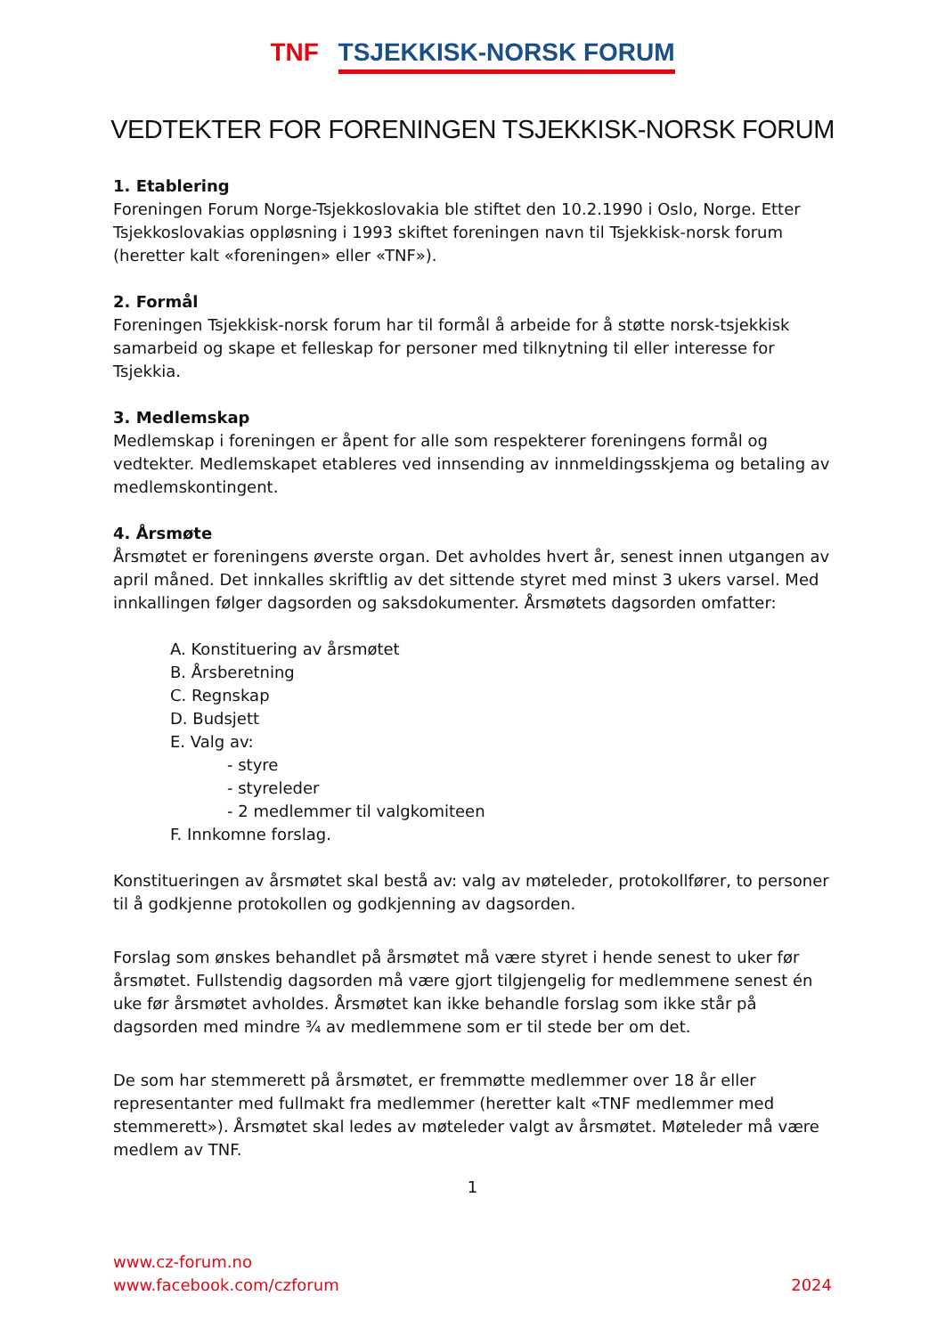TNF TSJEKKISK-NORSK FORUM
VEDTEKTER FOR FORENINGEN TSJEKKISK-NORSK FORUM
1. Etablering
Foreningen Forum Norge-Tsjekkoslovakia ble stiftet den 10.2.1990 i Oslo, Norge. Etter Tsjekkoslovakias oppløsning i 1993 skiftet foreningen navn til Tsjekkisk-norsk forum (heretter kalt «foreningen» eller «TNF»).
2. Formål
Foreningen Tsjekkisk-norsk forum har til formål å arbeide for å støtte norsk-tsjekkisk samarbeid og skape et felleskap for personer med tilknytning til eller interesse for Tsjekkia.
3. Medlemskap
Medlemskap i foreningen er åpent for alle som respekterer foreningens formål og vedtekter. Medlemskapet etableres ved innsending av innmeldingsskjema og betaling av medlemskontingent.
4. Årsmøte
Årsmøtet er foreningens øverste organ. Det avholdes hvert år, senest innen utgangen av april måned. Det innkalles skriftlig av det sittende styret med minst 3 ukers varsel. Med innkallingen følger dagsorden og saksdokumenter. Årsmøtets dagsorden omfatter:
A. Konstituering av årsmøtet
B. Årsberetning
C. Regnskap
D. Budsjett
E. Valg av:
- styre
- styreleder
- 2 medlemmer til valgkomiteen
F. Innkomne forslag.
Konstitueringen av årsmøtet skal bestå av: valg av møteleder, protokollfører, to personer til å godkjenne protokollen og godkjenning av dagsorden.
Forslag som ønskes behandlet på årsmøtet må være styret i hende senest to uker før årsmøtet. Fullstendig dagsorden må være gjort tilgjengelig for medlemmene senest én uke før årsmøtet avholdes. Årsmøtet kan ikke behandle forslag som ikke står på dagsorden med mindre ¾ av medlemmene som er til stede ber om det.
De som har stemmerett på årsmøtet, er fremmøtte medlemmer over 18 år eller representanter med fullmakt fra medlemmer (heretter kalt «TNF medlemmer med stemmerett»). Årsmøtet skal ledes av møteleder valgt av årsmøtet. Møteleder må være medlem av TNF.
1
www.cz-forum.no
www.facebook.com/czforum
2024